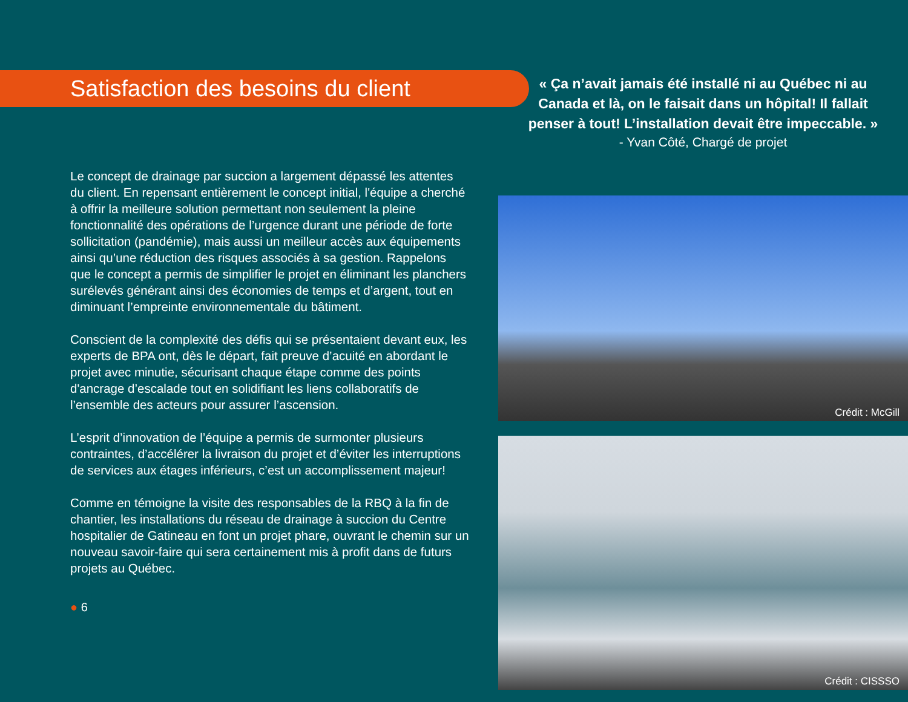Satisfaction des besoins du client
Le concept de drainage par succion a largement dépassé les attentes du client. En repensant entièrement le concept initial, l'équipe a cherché à offrir la meilleure solution permettant non seulement la pleine fonctionnalité des opérations de l’urgence durant une période de forte sollicitation (pandémie), mais aussi un meilleur accès aux équipements ainsi qu’une réduction des risques associés à sa gestion. Rappelons que le concept a permis de simplifier le projet en éliminant les planchers surélevés générant ainsi des économies de temps et d’argent, tout en diminuant l’empreinte environnementale du bâtiment.
Conscient de la complexité des défis qui se présentaient devant eux, les experts de BPA ont, dès le départ, fait preuve d’acuité en abordant le projet avec minutie, sécurisant chaque étape comme des points d'ancrage d’escalade tout en solidifiant les liens collaboratifs de l’ensemble des acteurs pour assurer l’ascension.
L’esprit d’innovation de l’équipe a permis de surmonter plusieurs contraintes, d’accélérer la livraison du projet et d’éviter les interruptions de services aux étages inférieurs, c’est un accomplissement majeur!
Comme en témoigne la visite des responsables de la RBQ à la fin de chantier, les installations du réseau de drainage à succion du Centre hospitalier de Gatineau en font un projet phare, ouvrant le chemin sur un nouveau savoir-faire qui sera certainement mis à profit dans de futurs projets au Québec.
● 6
« Ça n’avait jamais été installé ni au Québec ni au Canada et là, on le faisait dans un hôpital! Il fallait penser à tout! L’installation devait être impeccable. »
- Yvan Côté, Chargé de projet
Crédit : McGill
Crédit : CISSSO